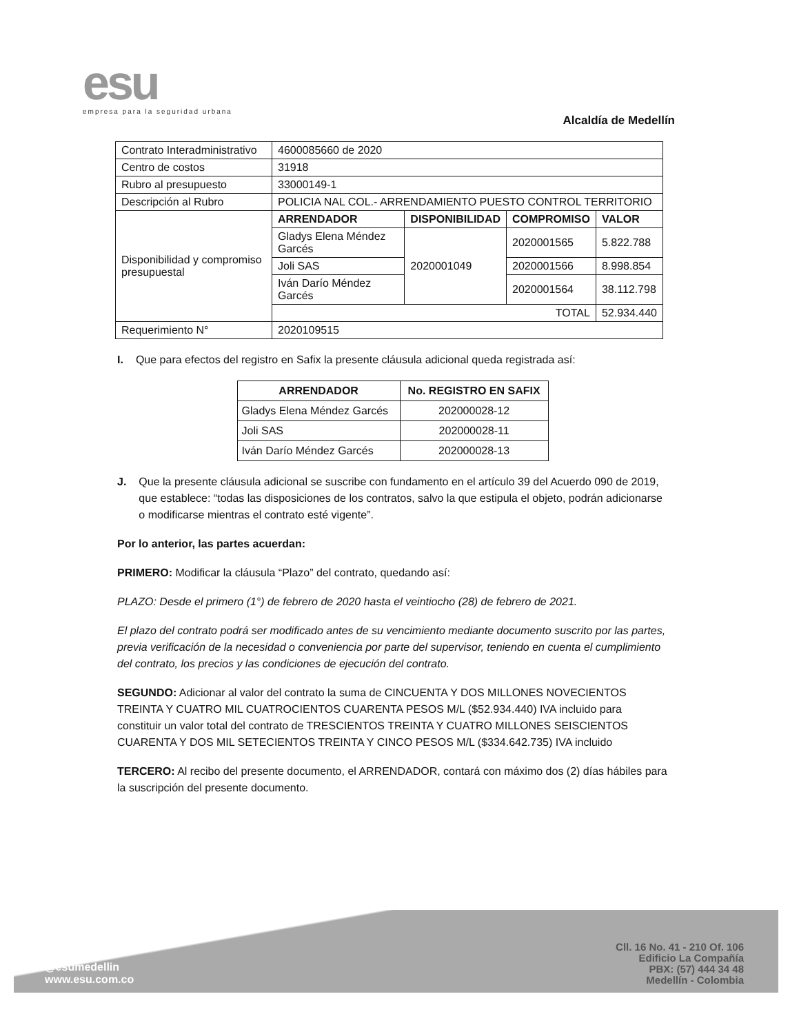esu
empresa para la seguridad urbana
Alcaldía de Medellín
| Contrato Interadministrativo | 4600085660 de 2020 | | | |
| Centro de costos | 31918 | | | |
| Rubro al presupuesto | 33000149-1 | | | |
| Descripción al Rubro | POLICIA NAL COL.- ARRENDAMIENTO PUESTO CONTROL TERRITORIO | | | |
| Disponibilidad y compromiso presupuestal | ARRENDADOR | DISPONIBILIDAD | COMPROMISO | VALOR |
| | Gladys Elena Méndez Garcés | 2020001049 | 2020001565 | 5.822.788 |
| | Joli SAS | | 2020001566 | 8.998.854 |
| | Iván Darío Méndez Garcés | | 2020001564 | 38.112.798 |
| | TOTAL | | | 52.934.440 |
| Requerimiento N° | 2020109515 | | | |
I. Que para efectos del registro en Safix la presente cláusula adicional queda registrada así:
| ARRENDADOR | No. REGISTRO EN SAFIX |
| --- | --- |
| Gladys Elena Méndez Garcés | 202000028-12 |
| Joli SAS | 202000028-11 |
| Iván Darío Méndez Garcés | 202000028-13 |
J. Que la presente cláusula adicional se suscribe con fundamento en el artículo 39 del Acuerdo 090 de 2019, que establece: “todas las disposiciones de los contratos, salvo la que estipula el objeto, podrán adicionarse o modificarse mientras el contrato esté vigente”.
Por lo anterior, las partes acuerdan:
PRIMERO: Modificar la cláusula “Plazo” del contrato, quedando así:
PLAZO: Desde el primero (1°) de febrero de 2020 hasta el veintiocho (28) de febrero de 2021.
El plazo del contrato podrá ser modificado antes de su vencimiento mediante documento suscrito por las partes, previa verificación de la necesidad o conveniencia por parte del supervisor, teniendo en cuenta el cumplimiento del contrato, los precios y las condiciones de ejecución del contrato.
SEGUNDO: Adicionar al valor del contrato la suma de CINCUENTA Y DOS MILLONES NOVECIENTOS TREINTA Y CUATRO MIL CUATROCIENTOS CUARENTA PESOS M/L ($52.934.440) IVA incluido para constituir un valor total del contrato de TRESCIENTOS TREINTA Y CUATRO MILLONES SEISCIENTOS CUARENTA Y DOS MIL SETECIENTOS TREINTA Y CINCO PESOS M/L ($334.642.735) IVA incluido
TERCERO: Al recibo del presente documento, el ARRENDADOR, contará con máximo dos (2) días hábiles para la suscripción del presente documento.
@esumedellin
www.esu.com.co
Cll. 16 No. 41 - 210 Of. 106
Edificio La Compañía
PBX: (57) 444 34 48
Medellín - Colombia